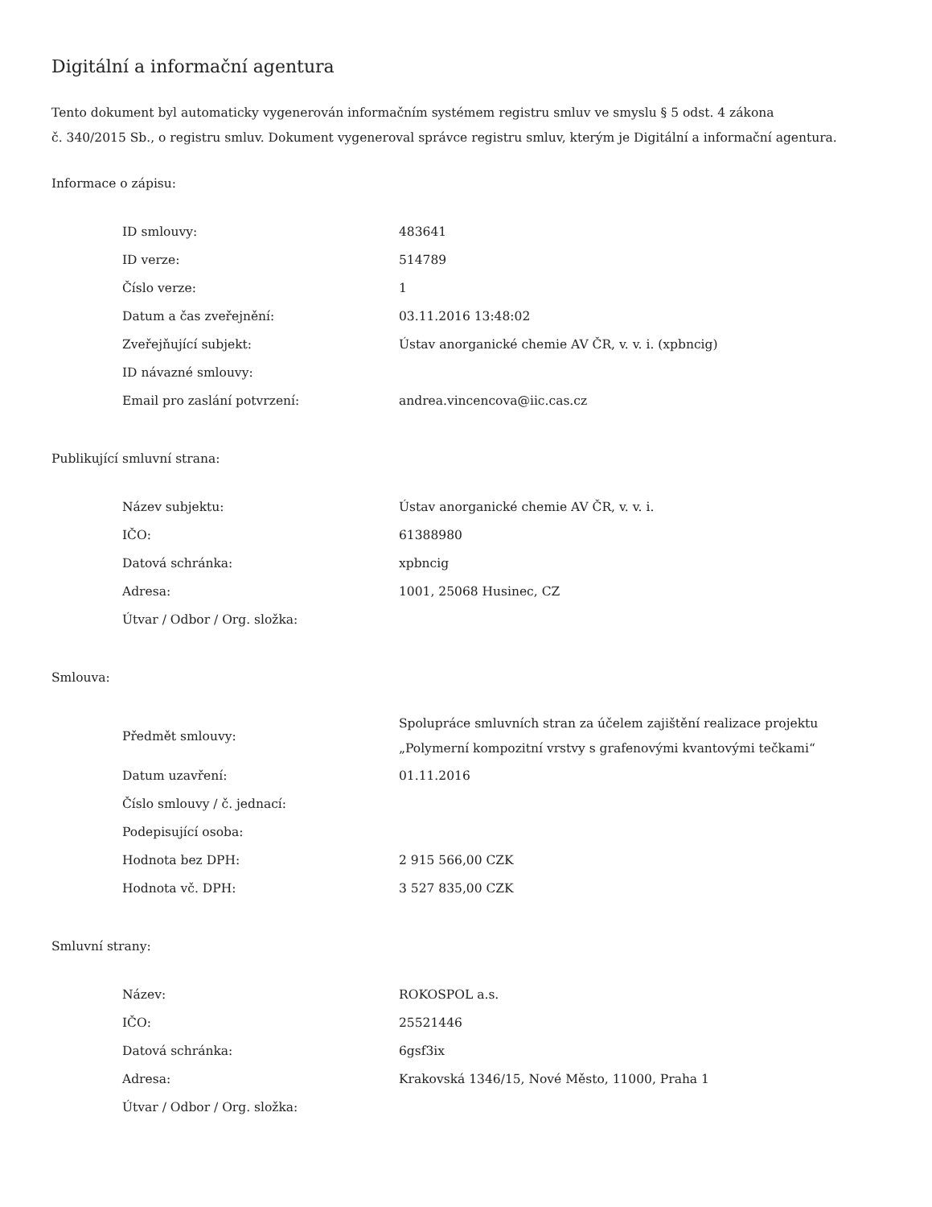Digitální a informační agentura
Tento dokument byl automaticky vygenerován informačním systémem registru smluv ve smyslu § 5 odst. 4 zákona
č. 340/2015 Sb., o registru smluv. Dokument vygeneroval správce registru smluv, kterým je Digitální a informační agentura.
Informace o zápisu:
| ID smlouvy: | 483641 |
| ID verze: | 514789 |
| Číslo verze: | 1 |
| Datum a čas zveřejnění: | 03.11.2016 13:48:02 |
| Zveřejňující subjekt: | Ústav anorganické chemie AV ČR, v. v. i. (xpbncig) |
| ID návazné smlouvy: | |
| Email pro zaslání potvrzení: | andrea.vincencova@iic.cas.cz |
Publikující smluvní strana:
| Název subjektu: | Ústav anorganické chemie AV ČR, v. v. i. |
| IČO: | 61388980 |
| Datová schránka: | xpbncig |
| Adresa: | 1001, 25068 Husinec, CZ |
| Útvar / Odbor / Org. složka: | |
Smlouva:
| Předmět smlouvy: | Spolupráce smluvních stran za účelem zajištění realizace projektu „Polymerní kompozitní vrstvy s grafenovými kvantovými tečkami“ |
| Datum uzavření: | 01.11.2016 |
| Číslo smlouvy / č. jednací: | |
| Podepisující osoba: | |
| Hodnota bez DPH: | 2 915 566,00 CZK |
| Hodnota vč. DPH: | 3 527 835,00 CZK |
Smluvní strany:
| Název: | ROKOSPOL a.s. |
| IČO: | 25521446 |
| Datová schránka: | 6gsf3ix |
| Adresa: | Krakovská 1346/15, Nové Město, 11000, Praha 1 |
| Útvar / Odbor / Org. složka: | |